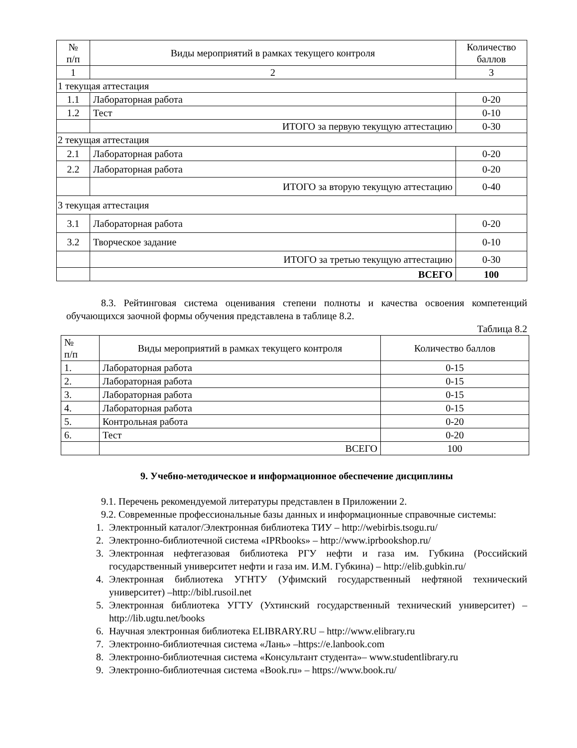| № п/п | Виды мероприятий в рамках текущего контроля | Количество баллов |
| --- | --- | --- |
| 1 | 2 | 3 |
| 1 текущая аттестация | | |
| 1.1 | Лабораторная работа | 0-20 |
| 1.2 | Тест | 0-10 |
| | ИТОГО за первую текущую аттестацию | 0-30 |
| 2 текущая аттестация | | |
| 2.1 | Лабораторная работа | 0-20 |
| 2.2 | Лабораторная работа | 0-20 |
| | ИТОГО за вторую текущую аттестацию | 0-40 |
| 3 текущая аттестация | | |
| 3.1 | Лабораторная работа | 0-20 |
| 3.2 | Творческое задание | 0-10 |
| | ИТОГО за третью текущую аттестацию | 0-30 |
| | ВСЕГО | 100 |
8.3. Рейтинговая система оценивания степени полноты и качества освоения компетенций обучающихся заочной формы обучения представлена в таблице 8.2.
Таблица 8.2
| № п/п | Виды мероприятий в рамках текущего контроля | Количество баллов |
| --- | --- | --- |
| 1. | Лабораторная работа | 0-15 |
| 2. | Лабораторная работа | 0-15 |
| 3. | Лабораторная работа | 0-15 |
| 4. | Лабораторная работа | 0-15 |
| 5. | Контрольная работа | 0-20 |
| 6. | Тест | 0-20 |
| | ВСЕГО | 100 |
9. Учебно-методическое и информационное обеспечение дисциплины
9.1. Перечень рекомендуемой литературы представлен в Приложении 2.
9.2. Современные профессиональные базы данных и информационные справочные системы:
1. Электронный каталог/Электронная библиотека ТИУ – http://webirbis.tsogu.ru/
2. Электронно-библиотечной система «IPRbooks» – http://www.iprbookshop.ru/
3. Электронная нефтегазовая библиотека РГУ нефти и газа им. Губкина (Российский государственный университет нефти и газа им. И.М. Губкина) – http://elib.gubkin.ru/
4. Электронная библиотека УГНТУ (Уфимский государственный нефтяной технический университет) –http://bibl.rusoil.net
5. Электронная библиотека УГТУ (Ухтинский государственный технический университет) – http://lib.ugtu.net/books
6. Научная электронная библиотека ELIBRARY.RU – http://www.elibrary.ru
7. Электронно-библиотечная система «Лань» –https://e.lanbook.com
8. Электронно-библиотечная система «Консультант студента»– www.studentlibrary.ru
9. Электронно-библиотечная система «Book.ru» – https://www.book.ru/